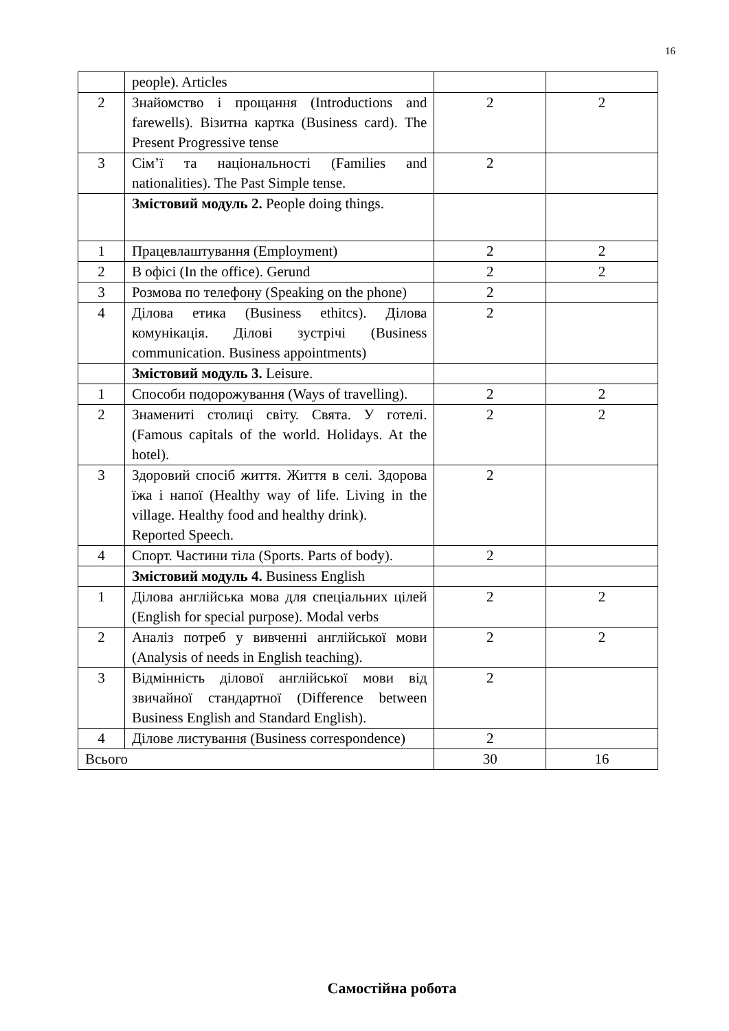16
| | people). Articles | | |
| 2 | Знайомство і прощання (Introductions and farewells). Візитна картка (Business card). The Present Progressive tense | 2 | 2 |
| 3 | Сім’ї та національності (Families and nationalities). The Past Simple tense. | 2 | |
| | Змістовий модуль 2. People doing things. | | |
| 1 | Працевлаштування (Employment) | 2 | 2 |
| 2 | В офісі (In the office). Gerund | 2 | 2 |
| 3 | Розмова по телефону (Speaking on the phone) | 2 | |
| 4 | Ділова етика (Business ethitcs). Ділова комунікація. Ділові зустрічі (Business communication. Business appointments) | 2 | |
| | Змістовий модуль 3. Leisure. | | |
| 1 | Способи подорожування (Ways of travelling). | 2 | 2 |
| 2 | Знамениті столиці світу. Свята. У готелі. (Famous capitals of the world. Holidays. At the hotel). | 2 | 2 |
| 3 | Здоровий спосіб життя. Життя в селі. Здорова їжа і напої (Healthy way of life. Living in the village. Healthy food and healthy drink). Reported Speech. | 2 | |
| 4 | Спорт. Частини тіла (Sports. Parts of body). | 2 | |
| | Змістовий модуль 4. Business English | | |
| 1 | Ділова англійська мова для спеціальних цілей (English for special purpose). Modal verbs | 2 | 2 |
| 2 | Аналіз потреб у вивченні англійської мови (Analysis of needs in English teaching). | 2 | 2 |
| 3 | Відмінність ділової англійської мови від звичайної стандартної (Difference between Business English and Standard English). | 2 | |
| 4 | Ділове листування (Business correspondence) | 2 | |
| Всього | | 30 | 16 |
Самостійна робота